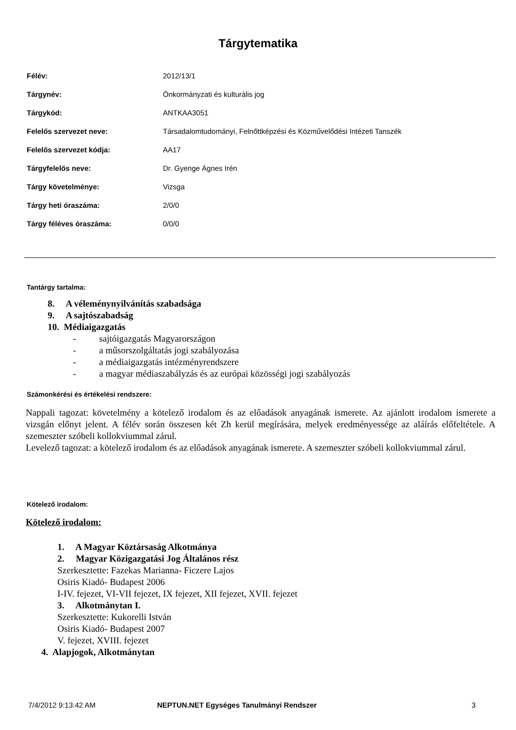Tárgytematika
| Félév: | 2012/13/1 |
| Tárgynév: | Önkormányzati és kulturális jog |
| Tárgykód: | ANTKAA3051 |
| Felelős szervezet neve: | Társadalomtudományi, Felnőttképzési és Közművelődési Intézeti Tanszék |
| Felelős szervezet kódja: | AA17 |
| Tárgyfelelős neve: | Dr. Gyenge Ágnes Irén |
| Tárgy követelménye: | Vizsga |
| Tárgy heti óraszáma: | 2/0/0 |
| Tárgy féléves óraszáma: | 0/0/0 |
Tantárgy tartalma:
8. A véleménynyilvánítás szabadsága
9. A sajtószabadság
10. Médiaigazgatás
- sajtóigazgatás Magyarországon
- a műsorszolgáltatás jogi szabályozása
- a médiaigazgatás intézményrendszere
- a magyar médiaszabályzás és az európai közösségi jogi szabályozás
Számonkérési és értékelési rendszere:
Nappali tagozat: követelmény a kötelező irodalom és az előadások anyagának ismerete. Az ajánlott irodalom ismerete a vizsgán előnyt jelent. A félév során összesen két Zh kerül megírására, melyek eredményessége az aláírás előfeltétele. A szemeszter szóbeli kollokviummal zárul.
Levelező tagozat: a kötelező irodalom és az előadások anyagának ismerete. A szemeszter szóbeli kollokviummal zárul.
Kötelező irodalom:
Kötelező irodalom:
1. A Magyar Köztársaság Alkotmánya
2. Magyar Közigazgatási Jog Általános rész
Szerkesztette: Fazekas Marianna- Ficzere Lajos
Osiris Kiadó- Budapest 2006
I-IV. fejezet, VI-VII fejezet, IX fejezet, XII fejezet, XVII. fejezet
3. Alkotmánytan I.
Szerkesztette: Kukorelli István
Osiris Kiadó- Budapest 2007
V. fejezet, XVIII. fejezet
4. Alapjogok, Alkotmánytan
7/4/2012 9:13:42 AM NEPTUN.NET Egységes Tanulmányi Rendszer 3